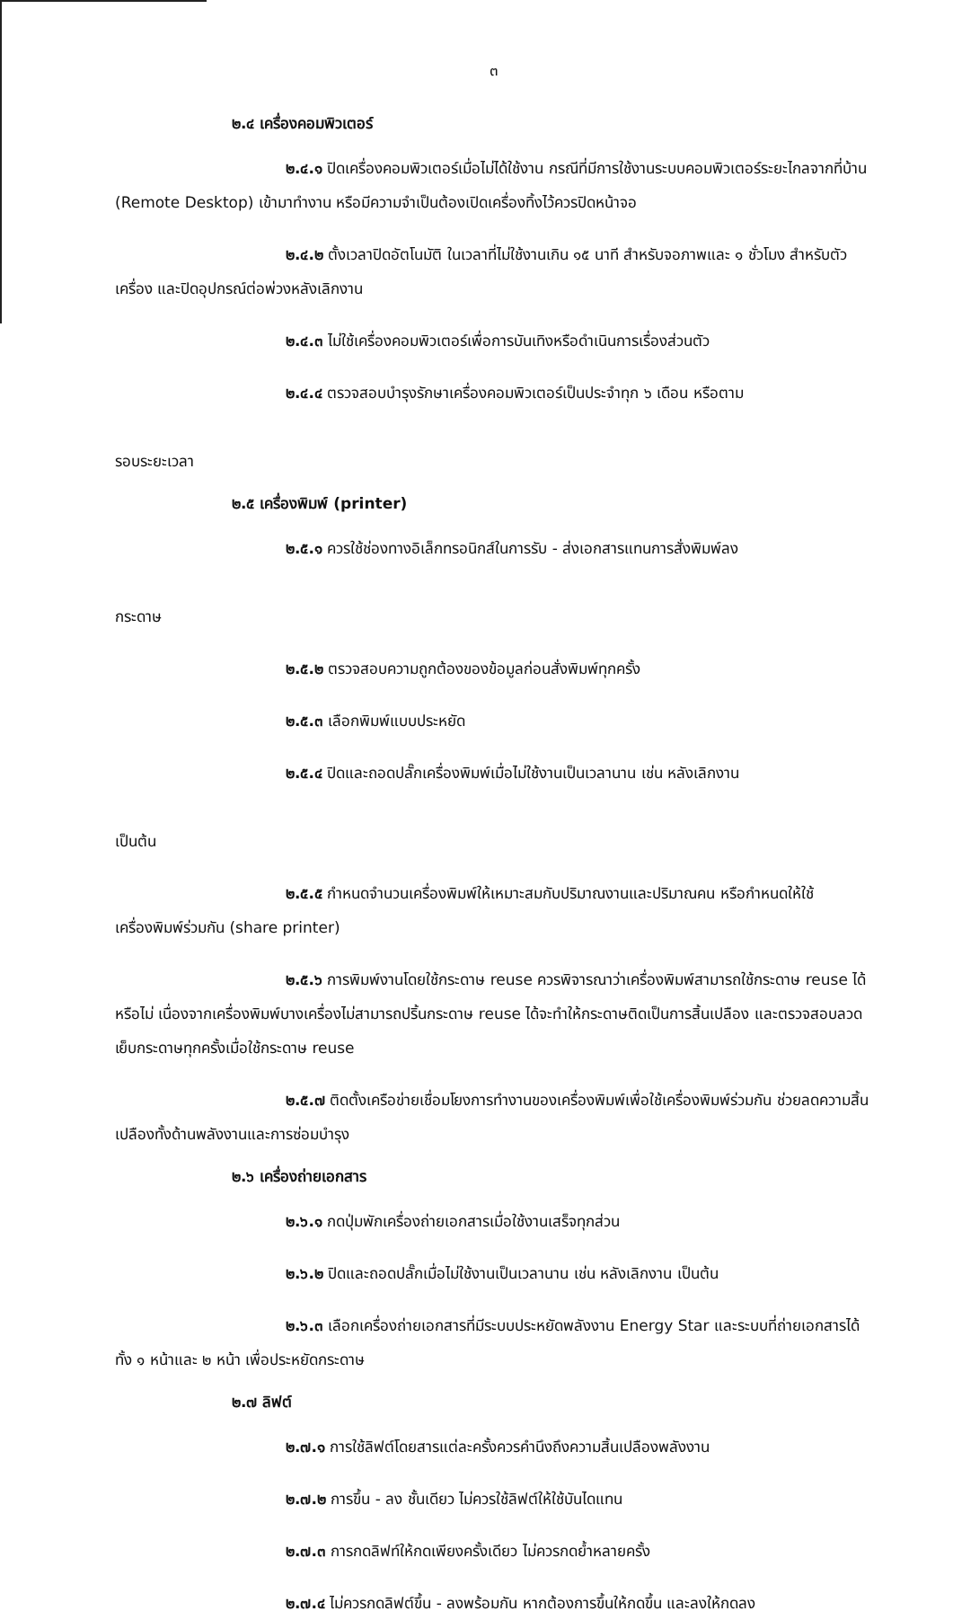๓
๒.๔ เครื่องคอมพิวเตอร์
๒.๔.๑ ปิดเครื่องคอมพิวเตอร์เมื่อไม่ได้ใช้งาน กรณีที่มีการใช้งานระบบคอมพิวเตอร์ระยะไกลจากที่บ้าน (Remote Desktop) เข้ามาทำงาน หรือมีความจำเป็นต้องเปิดเครื่องทิ้งไว้ควรปิดหน้าจอ
๒.๔.๒ ตั้งเวลาปิดอัตโนมัติ ในเวลาที่ไม่ใช้งานเกิน ๑๕ นาที สำหรับจอภาพและ ๑ ชั่วโมง สำหรับตัวเครื่อง และปิดอุปกรณ์ต่อพ่วงหลังเลิกงาน
๒.๔.๓ ไม่ใช้เครื่องคอมพิวเตอร์เพื่อการบันเทิงหรือดำเนินการเรื่องส่วนตัว
๒.๔.๔ ตรวจสอบบำรุงรักษาเครื่องคอมพิวเตอร์เป็นประจำทุก ๖ เดือน หรือตาม
รอบระยะเวลา
๒.๕ เครื่องพิมพ์ (printer)
๒.๕.๑ ควรใช้ช่องทางอิเล็กทรอนิกส์ในการรับ - ส่งเอกสารแทนการสั่งพิมพ์ลง
กระดาษ
๒.๕.๒ ตรวจสอบความถูกต้องของข้อมูลก่อนสั่งพิมพ์ทุกครั้ง
๒.๕.๓ เลือกพิมพ์แบบประหยัด
๒.๕.๔ ปิดและถอดปลั๊กเครื่องพิมพ์เมื่อไม่ใช้งานเป็นเวลานาน เช่น หลังเลิกงาน
เป็นต้น
๒.๕.๕ กำหนดจำนวนเครื่องพิมพ์ให้เหมาะสมกับปริมาณงานและปริมาณคน หรือกำหนดให้ใช้เครื่องพิมพ์ร่วมกัน (share printer)
๒.๕.๖ การพิมพ์งานโดยใช้กระดาษ reuse ควรพิจารณาว่าเครื่องพิมพ์สามารถใช้กระดาษ reuse ได้หรือไม่ เนื่องจากเครื่องพิมพ์บางเครื่องไม่สามารถปริ้นกระดาษ reuse ได้จะทำให้กระดาษติดเป็นการสิ้นเปลือง และตรวจสอบลวดเย็บกระดาษทุกครั้งเมื่อใช้กระดาษ reuse
๒.๕.๗ ติดตั้งเครือข่ายเชื่อมโยงการทำงานของเครื่องพิมพ์เพื่อใช้เครื่องพิมพ์ร่วมกัน ช่วยลดความสิ้นเปลืองทั้งด้านพลังงานและการซ่อมบำรุง
๒.๖ เครื่องถ่ายเอกสาร
๒.๖.๑ กดปุ่มพักเครื่องถ่ายเอกสารเมื่อใช้งานเสร็จทุกส่วน
๒.๖.๒ ปิดและถอดปลั๊กเมื่อไม่ใช้งานเป็นเวลานาน เช่น หลังเลิกงาน เป็นต้น
๒.๖.๓ เลือกเครื่องถ่ายเอกสารที่มีระบบประหยัดพลังงาน Energy Star และระบบที่ถ่ายเอกสารได้ทั้ง ๑ หน้าและ ๒ หน้า เพื่อประหยัดกระดาษ
๒.๗ ลิฟต์
๒.๗.๑ การใช้ลิฟต์โดยสารแต่ละครั้งควรคำนึงถึงความสิ้นเปลืองพลังงาน
๒.๗.๒ การขึ้น - ลง ชั้นเดียว ไม่ควรใช้ลิฟต์ให้ใช้บันไดแทน
๒.๗.๓ การกดลิฟท์ให้กดเพียงครั้งเดียว ไม่ควรกดย้ำหลายครั้ง
๒.๗.๔ ไม่ควรกดลิฟต์ขึ้น - ลงพร้อมกัน หากต้องการขึ้นให้กดขึ้น และลงให้กดลง